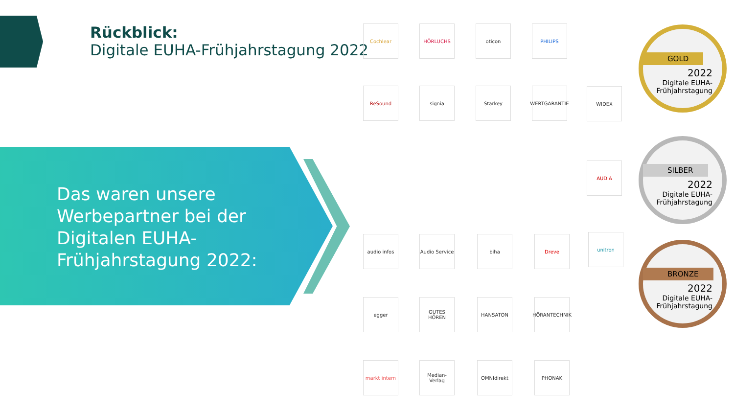Rückblick:
Digitale EUHA-Frühjahrstagung 2022
Das waren unsere
Werbepartner bei der
Digitalen EUHA-
Frühjahrstagung 2022:
Cochlear HÖRLUCHS oticon PHILIPS
ReSound signia Starkey
WERTGARANTIE
WIDEX
AUDIA
audio infos
Audio Service
biha Dreve unitron
egger GUTES HÖREN HANSATON
HÖRANTECHNIK
markt intern
Median-Verlag
OMNIdirekt PHONAK
GOLD
2022
Digitale EUHA-
Frühjahrstagung
SILBER
2022
Digitale EUHA-
Frühjahrstagung
BRONZE
2022
Digitale EUHA-
Frühjahrstagung